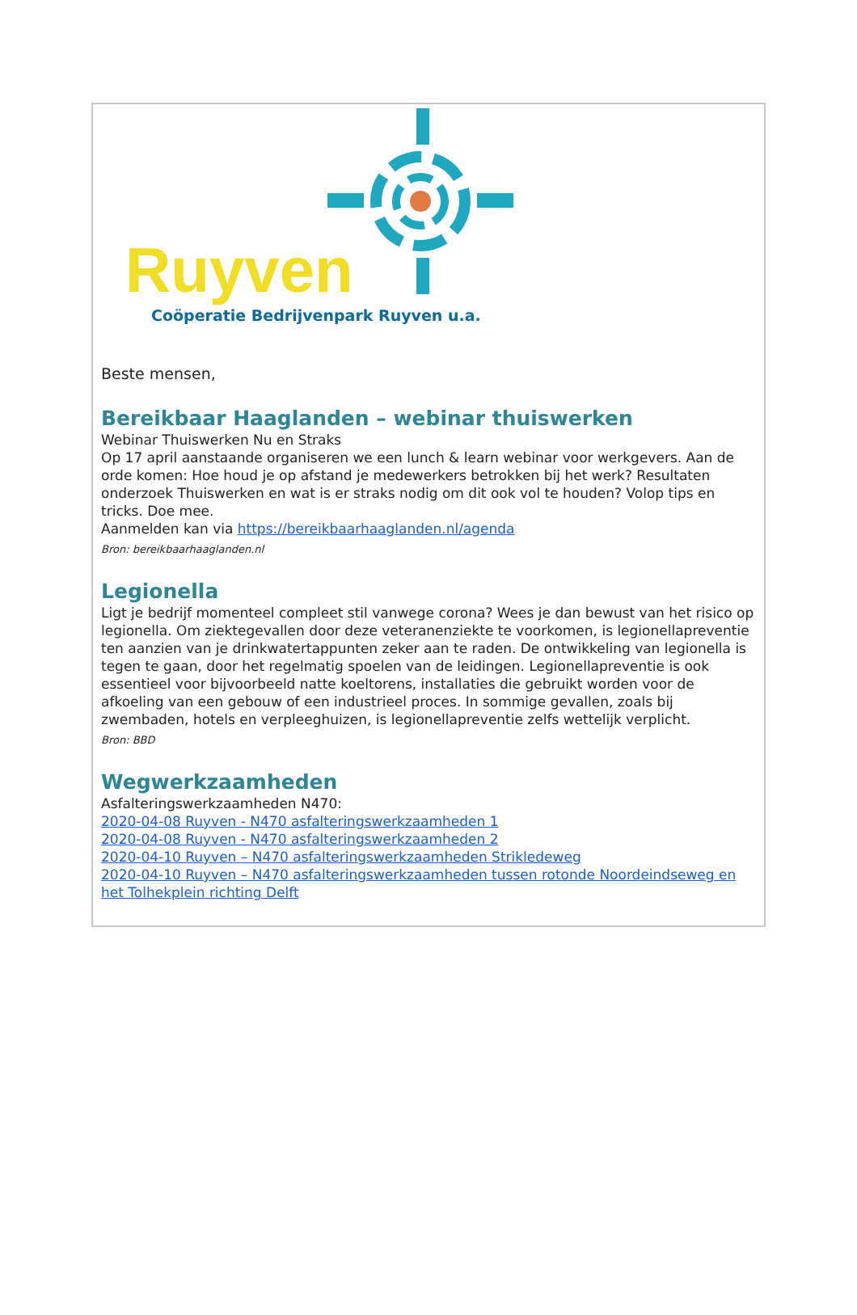Ruyven
Coöperatie Bedrijvenpark Ruyven u.a.
Beste mensen,
Bereikbaar Haaglanden – webinar thuiswerken
Webinar Thuiswerken Nu en Straks
Op 17 april aanstaande organiseren we een lunch & learn webinar voor werkgevers. Aan de orde komen: Hoe houd je op afstand je medewerkers betrokken bij het werk? Resultaten onderzoek Thuiswerken en wat is er straks nodig om dit ook vol te houden? Volop tips en tricks. Doe mee.
Aanmelden kan via https://bereikbaarhaaglanden.nl/agenda
Bron: bereikbaarhaaglanden.nl
Legionella
Ligt je bedrijf momenteel compleet stil vanwege corona? Wees je dan bewust van het risico op legionella. Om ziektegevallen door deze veteranenziekte te voorkomen, is legionellapreventie ten aanzien van je drinkwatertappunten zeker aan te raden. De ontwikkeling van legionella is tegen te gaan, door het regelmatig spoelen van de leidingen. Legionellapreventie is ook essentieel voor bijvoorbeeld natte koeltorens, installaties die gebruikt worden voor de afkoeling van een gebouw of een industrieel proces. In sommige gevallen, zoals bij zwembaden, hotels en verpleeghuizen, is legionellapreventie zelfs wettelijk verplicht.
Bron: BBD
Wegwerkzaamheden
Asfalteringswerkzaamheden N470:
2020-04-08 Ruyven - N470 asfalteringswerkzaamheden 1
2020-04-08 Ruyven - N470 asfalteringswerkzaamheden 2
2020-04-10 Ruyven – N470 asfalteringswerkzaamheden Strikledeweg
2020-04-10 Ruyven – N470 asfalteringswerkzaamheden tussen rotonde Noordeindseweg en het Tolhekplein richting Delft